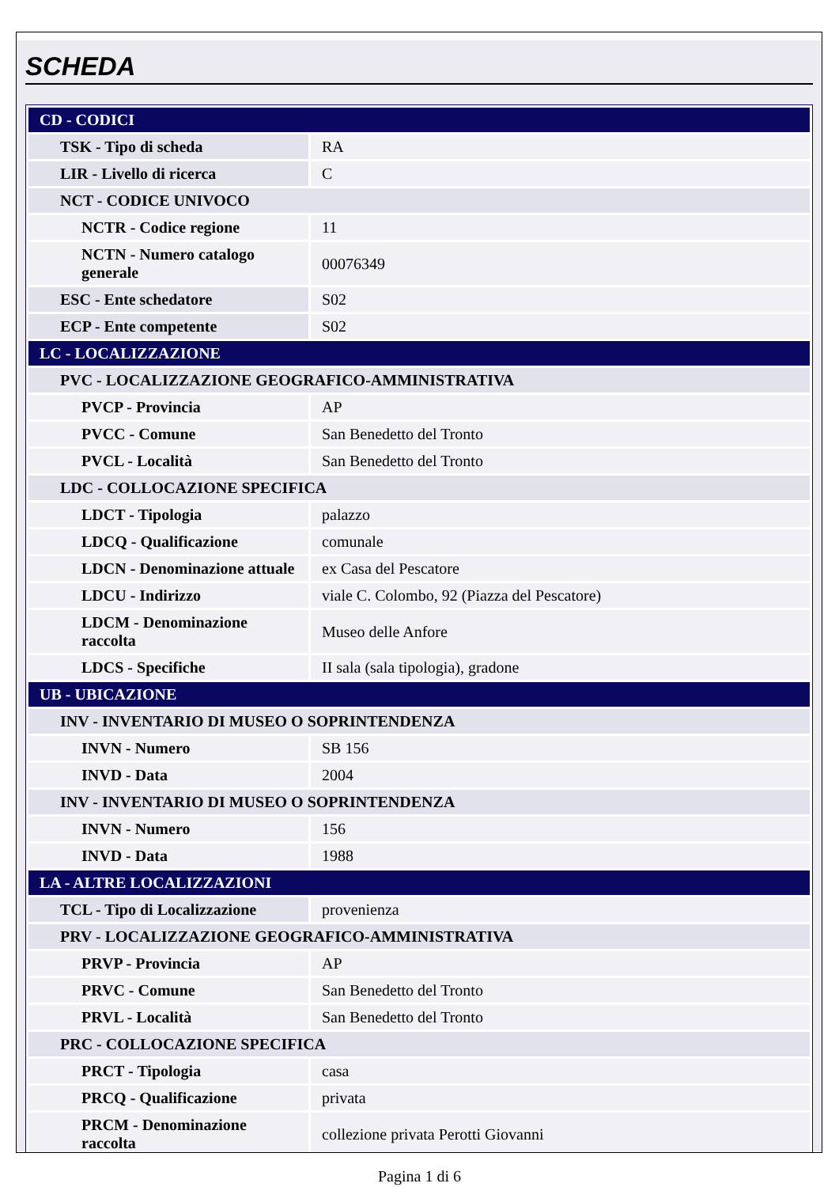SCHEDA
| CD - CODICI | |
| TSK - Tipo di scheda | RA |
| LIR - Livello di ricerca | C |
| NCT - CODICE UNIVOCO | |
| NCTR - Codice regione | 11 |
| NCTN - Numero catalogo generale | 00076349 |
| ESC - Ente schedatore | S02 |
| ECP - Ente competente | S02 |
| LC - LOCALIZZAZIONE | |
| PVC - LOCALIZZAZIONE GEOGRAFICO-AMMINISTRATIVA | |
| PVCP - Provincia | AP |
| PVCC - Comune | San Benedetto del Tronto |
| PVCL - Località | San Benedetto del Tronto |
| LDC - COLLOCAZIONE SPECIFICA | |
| LDCT - Tipologia | palazzo |
| LDCQ - Qualificazione | comunale |
| LDCN - Denominazione attuale | ex Casa del Pescatore |
| LDCU - Indirizzo | viale C. Colombo, 92 (Piazza del Pescatore) |
| LDCM - Denominazione raccolta | Museo delle Anfore |
| LDCS - Specifiche | II sala (sala tipologia), gradone |
| UB - UBICAZIONE | |
| INV - INVENTARIO DI MUSEO O SOPRINTENDENZA | |
| INVN - Numero | SB 156 |
| INVD - Data | 2004 |
| INV - INVENTARIO DI MUSEO O SOPRINTENDENZA | |
| INVN - Numero | 156 |
| INVD - Data | 1988 |
| LA - ALTRE LOCALIZZAZIONI | |
| TCL - Tipo di Localizzazione | provenienza |
| PRV - LOCALIZZAZIONE GEOGRAFICO-AMMINISTRATIVA | |
| PRVP - Provincia | AP |
| PRVC - Comune | San Benedetto del Tronto |
| PRVL - Località | San Benedetto del Tronto |
| PRC - COLLOCAZIONE SPECIFICA | |
| PRCT - Tipologia | casa |
| PRCQ - Qualificazione | privata |
| PRCM - Denominazione raccolta | collezione privata Perotti Giovanni |
Pagina 1 di 6